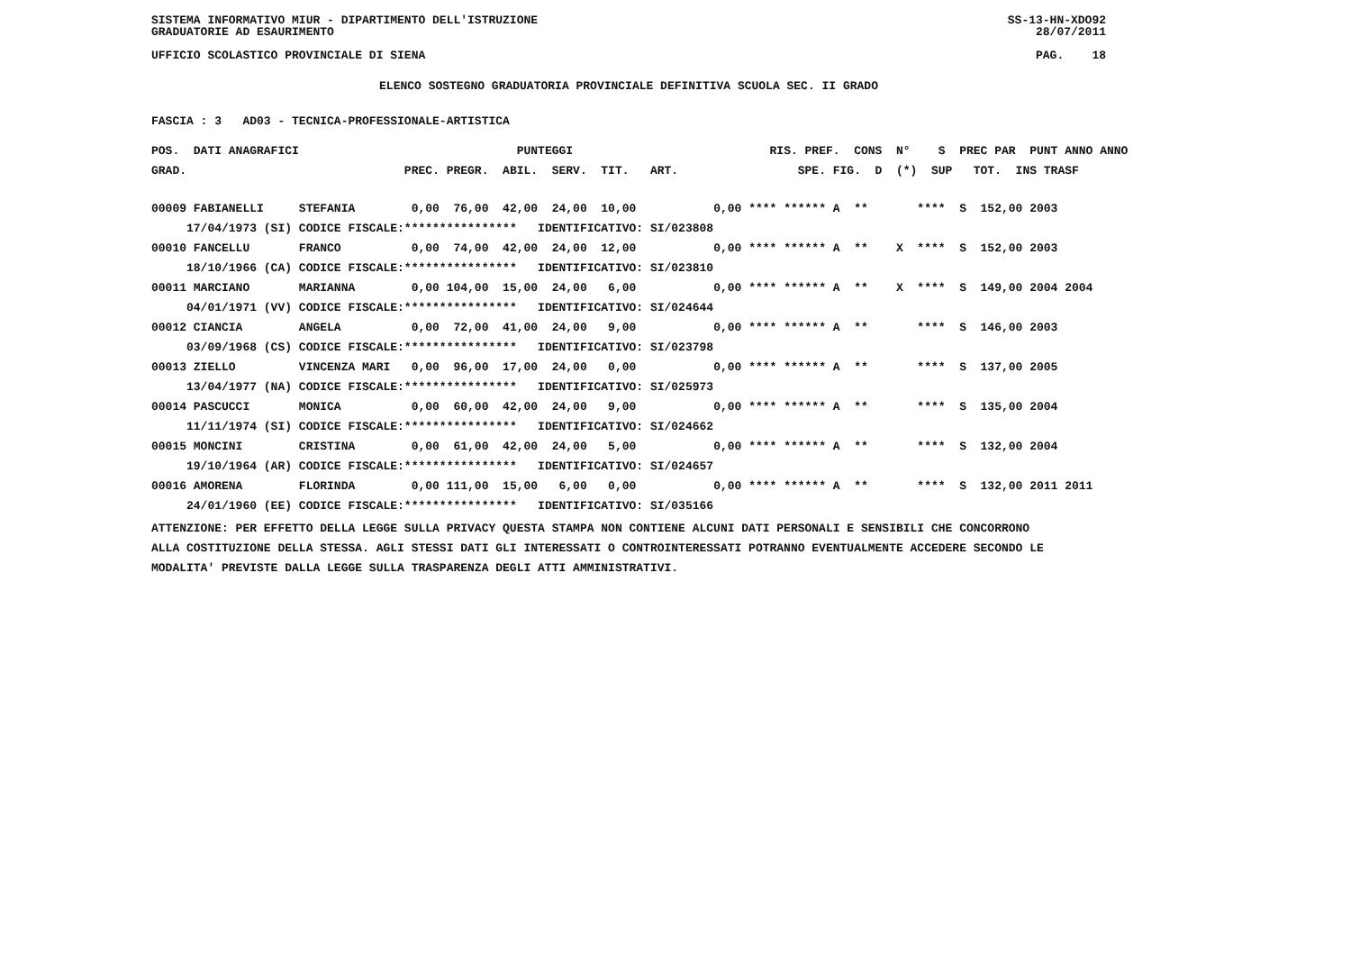SISTEMA INFORMATIVO MIUR - DIPARTIMENTO DELL'ISTRUZIONE SS-13-HN-XDO92
GRADUATORIE AD ESAURIMENTO 28/07/2011
UFFICIO SCOLASTICO PROVINCIALE DI SIENA PAG. 18
ELENCO SOSTEGNO GRADUATORIA PROVINCIALE DEFINITIVA SCUOLA SEC. II GRADO
FASCIA : 3 AD03 - TECNICA-PROFESSIONALE-ARTISTICA
| POS. DATI ANAGRAFICI | | PUNTEGGI | RIS. PREF. CONS N° S PREC PAR PUNT ANNO ANNO |
| --- | --- | --- | --- |
| GRAD. | | PREC. PREGR. ABIL. SERV. TIT. ART. | SPE. FIG. D (*) SUP TOT. INS TRASF |
| 00009 FABIANELLI | STEFANIA | 0,00 76,00 42,00 24,00 10,00 | 0,00 **** ****** A ** **** S 152,00 2003 |
| 17/04/1973 (SI) | CODICE FISCALE: | **************** IDENTIFICATIVO: SI/023808 | |
| 00010 FANCELLU | FRANCO | 0,00 74,00 42,00 24,00 12,00 | 0,00 **** ****** A ** X **** S 152,00 2003 |
| 18/10/1966 (CA) | CODICE FISCALE: | **************** IDENTIFICATIVO: SI/023810 | |
| 00011 MARCIANO | MARIANNA | 0,00 104,00 15,00 24,00 6,00 | 0,00 **** ****** A ** X **** S 149,00 2004 2004 |
| 04/01/1971 (VV) | CODICE FISCALE: | **************** IDENTIFICATIVO: SI/024644 | |
| 00012 CIANCIA | ANGELA | 0,00 72,00 41,00 24,00 9,00 | 0,00 **** ****** A ** **** S 146,00 2003 |
| 03/09/1968 (CS) | CODICE FISCALE: | **************** IDENTIFICATIVO: SI/023798 | |
| 00013 ZIELLO | VINCENZA MARI | 0,00 96,00 17,00 24,00 0,00 | 0,00 **** ****** A ** **** S 137,00 2005 |
| 13/04/1977 (NA) | CODICE FISCALE: | **************** IDENTIFICATIVO: SI/025973 | |
| 00014 PASCUCCI | MONICA | 0,00 60,00 42,00 24,00 9,00 | 0,00 **** ****** A ** **** S 135,00 2004 |
| 11/11/1974 (SI) | CODICE FISCALE: | **************** IDENTIFICATIVO: SI/024662 | |
| 00015 MONCINI | CRISTINA | 0,00 61,00 42,00 24,00 5,00 | 0,00 **** ****** A ** **** S 132,00 2004 |
| 19/10/1964 (AR) | CODICE FISCALE: | **************** IDENTIFICATIVO: SI/024657 | |
| 00016 AMORENA | FLORINDA | 0,00 111,00 15,00 6,00 0,00 | 0,00 **** ****** A ** **** S 132,00 2011 2011 |
| 24/01/1960 (EE) | CODICE FISCALE: | **************** IDENTIFICATIVO: SI/035166 | |
ATTENZIONE: PER EFFETTO DELLA LEGGE SULLA PRIVACY QUESTA STAMPA NON CONTIENE ALCUNI DATI PERSONALI E SENSIBILI CHE CONCORRONO
ALLA COSTITUZIONE DELLA STESSA. AGLI STESSI DATI GLI INTERESSATI O CONTROINTERESSATI POTRANNO EVENTUALMENTE ACCEDERE SECONDO LE
MODALITA' PREVISTE DALLA LEGGE SULLA TRASPARENZA DEGLI ATTI AMMINISTRATIVI.